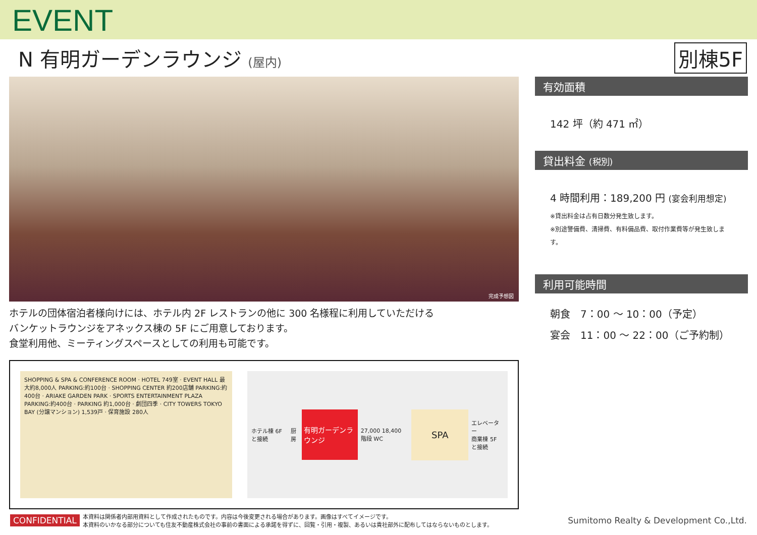EVENT
N 有明ガーデンラウンジ (屋内)
別棟5F
完成予想図
ホテルの団体宿泊者様向けには、ホテル内 2F レストランの他に 300 名様程に利用していただける
バンケットラウンジをアネックス棟の 5F にご用意しております。
食堂利用他、ミーティングスペースとしての利用も可能です。
SHOPPING & SPA & CONFERENCE ROOM · HOTEL 749室 · EVENT HALL 最大約8,000人 PARKING:約100台 · SHOPPING CENTER 約200店舗 PARKING:約400台 · ARIAKE GARDEN PARK · SPORTS ENTERTAINMENT PLAZA PARKING:約400台 · PARKING 約1,000台 · 劇団四季 · CITY TOWERS TOKYO BAY (分譲マンション) 1,539戸 · 保育施設 280人
ホテル棟 6F と接続 厨房
有明ガーデンラウンジ
27,000 18,400 階段 WC
SPA
エレベーター
商業棟 5F と接続
有効面積
142 坪（約 471 ㎡）
貸出料金 (税別)
4 時間利用：189,200 円 (宴会利用想定)
※貸出料金は占有日数分発生致します。
※別途警備費、清掃費、有料備品費、取付作業費等が発生致します。
利用可能時間
朝食　7：00 ～ 10：00（予定）
宴会　11：00 ～ 22：00（ご予約制）
CONFIDENTIAL 本資料は関係者内部用資料として作成されたものです。内容は今後変更される場合があります。画像はすべてイメージです。
本資料のいかなる部分についても住友不動産株式会社の事前の書面による承諾を得ずに、回覧・引用・複製、あるいは貴社部外に配布してはならないものとします。 Sumitomo Realty & Development Co.,Ltd.